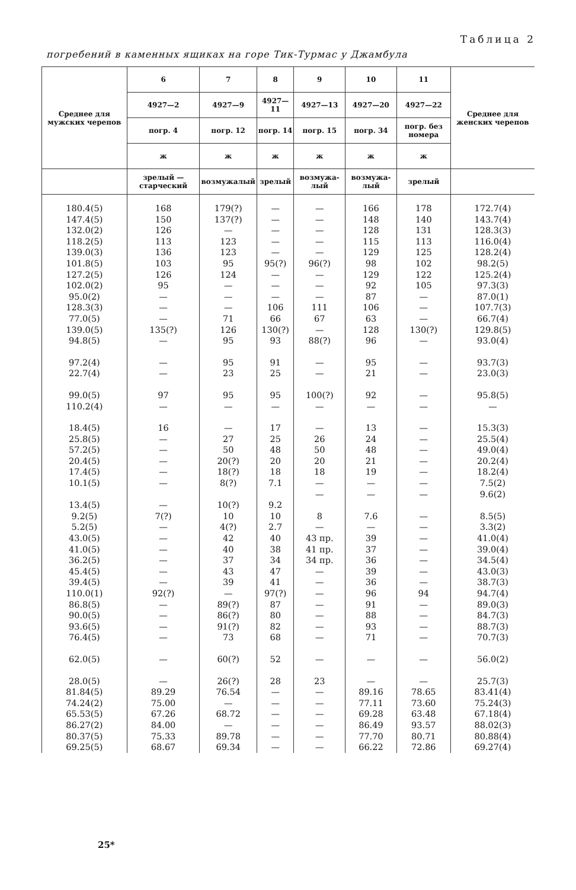Таблица 2
погребений в каменных ящиках на горе Тик-Турмас у Джамбула
| Среднее для мужских черепов | 6 | 7 | 8 | 9 | 10 | 11 | Среднее для женских черепов |
| --- | --- | --- | --- | --- | --- | --- | --- |
| | 4927—2 | 4927—9 | 4927—11 | 4927—13 | 4927—20 | 4927—22 | |
| | погр. 4 | погр. 12 | погр. 14 | погр. 15 | погр. 34 | погр. без номера | |
| | ж | ж | ж | ж | ж | ж | |
| | зрелый — старческий | возмужалый | зрелый | возмужа-лый | возмужа-лый | зрелый | |
| 180.4(5) | 168 | 179(?) | — | — | 166 | 178 | 172.7(4) |
| 147.4(5) | 150 | 137(?) | — | — | 148 | 140 | 143.7(4) |
| 132.0(2) | 126 | — | — | — | 128 | 131 | 128.3(3) |
| 118.2(5) | 113 | 123 | — | — | 115 | 113 | 116.0(4) |
| 139.0(3) | 136 | 123 | — | — | 129 | 125 | 128.2(4) |
| 101.8(5) | 103 | 95 | 95(?) | 96(?) | 98 | 102 | 98.2(5) |
| 127.2(5) | 126 | 124 | — | — | 129 | 122 | 125.2(4) |
| 102.0(2) | 95 | — | — | — | 92 | 105 | 97.3(3) |
| 95.0(2) | — | — | — | — | 87 | — | 87.0(1) |
| 128.3(3) | — | — | 106 | 111 | 106 | — | 107.7(3) |
| 77.0(5) | — | 71 | 66 | 67 | 63 | — | 66.7(4) |
| 139.0(5) | 135(?) | 126 | 130(?) | — | 128 | 130(?) | 129.8(5) |
| 94.8(5) | — | 95 | 93 | 88(?) | 96 | — | 93.0(4) |
| 97.2(4) | — | 95 | 91 | — | 95 | — | 93.7(3) |
| 22.7(4) | — | 23 | 25 | — | 21 | — | 23.0(3) |
| 99.0(5) | 97 | 95 | 95 | 100(?) | 92 | — | 95.8(5) |
| 110.2(4) | — | — | — | — | — | — | — |
| 18.4(5) | 16 | — | 17 | — | 13 | — | 15.3(3) |
| 25.8(5) | — | 27 | 25 | 26 | 24 | — | 25.5(4) |
| 57.2(5) | — | 50 | 48 | 50 | 48 | — | 49.0(4) |
| 20.4(5) | — | 20(?) | 20 | 20 | 21 | — | 20.2(4) |
| 17.4(5) | — | 18(?) | 18 | 18 | 19 | — | 18.2(4) |
| 10.1(5) | — | 8(?) | 7.1 | — | — | — | 7.5(2) |
| | | | | — | — | — | 9.6(2) |
| 13.4(5) | — | 10(?) | 9.2 | | | | |
| 9.2(5) | 7(?) | 10 | 10 | 8 | 7.6 | — | 8.5(5) |
| 5.2(5) | — | 4(?) | 2.7 | — | — | — | 3.3(2) |
| 43.0(5) | — | 42 | 40 | 43 пр. | 39 | — | 41.0(4) |
| 41.0(5) | — | 40 | 38 | 41 пр. | 37 | — | 39.0(4) |
| 36.2(5) | — | 37 | 34 | 34 пр. | 36 | — | 34.5(4) |
| 45.4(5) | — | 43 | 47 | — | 39 | — | 43.0(3) |
| 39.4(5) | — | 39 | 41 | — | 36 | — | 38.7(3) |
| 110.0(1) | 92(?) | — | 97(?) | — | 96 | 94 | 94.7(4) |
| 86.8(5) | — | 89(?) | 87 | — | 91 | — | 89.0(3) |
| 90.0(5) | — | 86(?) | 80 | — | 88 | — | 84.7(3) |
| 93.6(5) | — | 91(?) | 82 | — | 93 | — | 88.7(3) |
| 76.4(5) | — | 73 | 68 | — | 71 | — | 70.7(3) |
| 62.0(5) | — | 60(?) | 52 | — | — | — | 56.0(2) |
| 28.0(5) | — | 26(?) | 28 | 23 | — | — | 25.7(3) |
| 81.84(5) | 89.29 | 76.54 | — | — | 89.16 | 78.65 | 83.41(4) |
| 74.24(2) | 75.00 | — | — | — | 77.11 | 73.60 | 75.24(3) |
| 65.53(5) | 67.26 | 68.72 | — | — | 69.28 | 63.48 | 67.18(4) |
| 86.27(2) | 84.00 | — | — | — | 86.49 | 93.57 | 88.02(3) |
| 80.37(5) | 75.33 | 89.78 | — | — | 77.70 | 80.71 | 80.88(4) |
| 69.25(5) | 68.67 | 69.34 | — | — | 66.22 | 72.86 | 69.27(4) |
25*